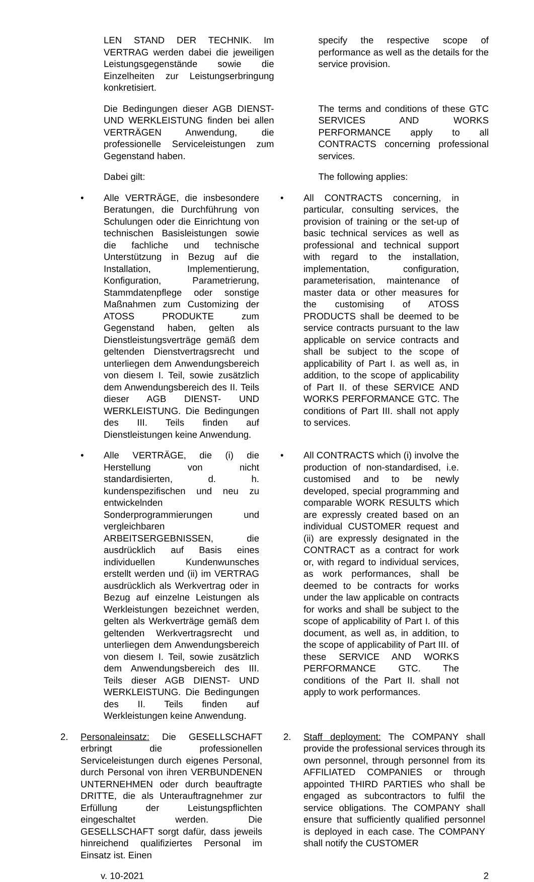LEN STAND DER TECHNIK. Im VERTRAG werden dabei die jeweiligen Leistungsgegenstände sowie die Einzelheiten zur Leistungserbringung konkretisiert.
specify the respective scope of performance as well as the details for the service provision.
Die Bedingungen dieser AGB DIENST- UND WERKLEISTUNG finden bei allen VERTRÄGEN Anwendung, die professionelle Serviceleistungen zum Gegenstand haben.
The terms and conditions of these GTC SERVICES AND WORKS PERFORMANCE apply to all CONTRACTS concerning professional services.
Dabei gilt: The following applies:
• Alle VERTRÄGE, die insbesondere Beratungen, die Durchführung von Schulungen oder die Einrichtung von technischen Basisleistungen sowie die fachliche und technische Unterstützung in Bezug auf die Installation, Implementierung, Konfiguration, Parametrierung, Stammdatenpflege oder sonstige Maßnahmen zum Customizing der ATOSS PRODUKTE zum Gegenstand haben, gelten als Dienstleistungsverträge gemäß dem geltenden Dienstvertragsrecht und unterliegen dem Anwendungsbereich von diesem I. Teil, sowie zusätzlich dem Anwendungsbereich des II. Teils dieser AGB DIENST- UND WERKLEISTUNG. Die Bedingungen des III. Teils finden auf Dienstleistungen keine Anwendung.
• All CONTRACTS concerning, in particular, consulting services, the provision of training or the set-up of basic technical services as well as professional and technical support with regard to the installation, implementation, configuration, parameterisation, maintenance of master data or other measures for the customising of ATOSS PRODUCTS shall be deemed to be service contracts pursuant to the law applicable on service contracts and shall be subject to the scope of applicability of Part I. as well as, in addition, to the scope of applicability of Part II. of these SERVICE AND WORKS PERFORMANCE GTC. The conditions of Part III. shall not apply to services.
• Alle VERTRÄGE, die (i) die Herstellung von nicht standardisierten, d. h. kundenspezifischen und neu zu entwickelnden Sonderprogrammierungen und vergleichbaren ARBEITSERGEBNISSEN, die ausdrücklich auf Basis eines individuellen Kundenwunsches erstellt werden und (ii) im VERTRAG ausdrücklich als Werkvertrag oder in Bezug auf einzelne Leistungen als Werkleistungen bezeichnet werden, gelten als Werkverträge gemäß dem geltenden Werkvertragsrecht und unterliegen dem Anwendungsbereich von diesem I. Teil, sowie zusätzlich dem Anwendungsbereich des III. Teils dieser AGB DIENST- UND WERKLEISTUNG. Die Bedingungen des II. Teils finden auf Werkleistungen keine Anwendung.
• All CONTRACTS which (i) involve the production of non-standardised, i.e. customised and to be newly developed, special programming and comparable WORK RESULTS which are expressly created based on an individual CUSTOMER request and (ii) are expressly designated in the CONTRACT as a contract for work or, with regard to individual services, as work performances, shall be deemed to be contracts for works under the law applicable on contracts for works and shall be subject to the scope of applicability of Part I. of this document, as well as, in addition, to the scope of applicability of Part III. of these SERVICE AND WORKS PERFORMANCE GTC. The conditions of the Part II. shall not apply to work performances.
2. Personaleinsatz: Die GESELLSCHAFT erbringt die professionellen Serviceleistungen durch eigenes Personal, durch Personal von ihren VERBUNDENEN UNTERNEHMEN oder durch beauftragte DRITTE, die als Unterauftragnehmer zur Erfüllung der Leistungspflichten eingeschaltet werden. Die GESELLSCHAFT sorgt dafür, dass jeweils hinreichend qualifiziertes Personal im Einsatz ist. Einen
2. Staff deployment: The COMPANY shall provide the professional services through its own personnel, through personnel from its AFFILIATED COMPANIES or through appointed THIRD PARTIES who shall be engaged as subcontractors to fulfil the service obligations. The COMPANY shall ensure that sufficiently qualified personnel is deployed in each case. The COMPANY shall notify the CUSTOMER
v. 10-2021 2